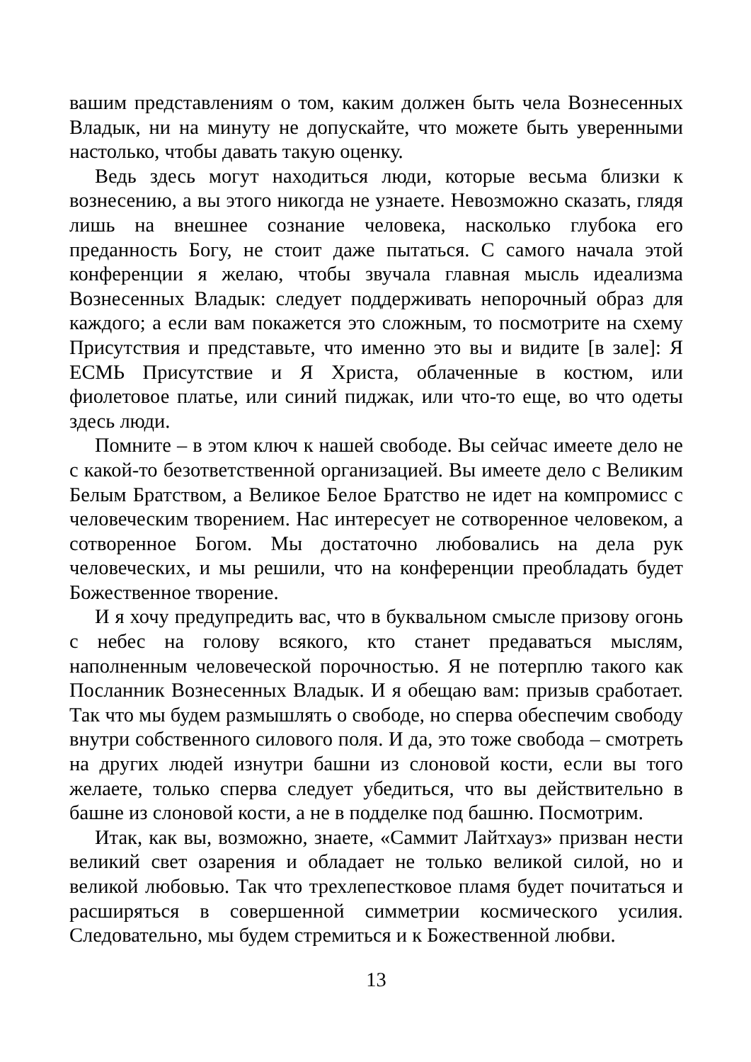вашим представлениям о том, каким должен быть чела Вознесенных Владык, ни на минуту не допускайте, что можете быть уверенными настолько, чтобы давать такую оценку.
Ведь здесь могут находиться люди, которые весьма близки к вознесению, а вы этого никогда не узнаете. Невозможно сказать, глядя лишь на внешнее сознание человека, насколько глубока его преданность Богу, не стоит даже пытаться. С самого начала этой конференции я желаю, чтобы звучала главная мысль идеализма Вознесенных Владык: следует поддерживать непорочный образ для каждого; а если вам покажется это сложным, то посмотрите на схему Присутствия и представьте, что именно это вы и видите [в зале]: Я ЕСМЬ Присутствие и Я Христа, облаченные в костюм, или фиолетовое платье, или синий пиджак, или что-то еще, во что одеты здесь люди.
Помните – в этом ключ к нашей свободе. Вы сейчас имеете дело не с какой-то безответственной организацией. Вы имеете дело с Великим Белым Братством, а Великое Белое Братство не идет на компромисс с человеческим творением. Нас интересует не сотворенное человеком, а сотворенное Богом. Мы достаточно любовались на дела рук человеческих, и мы решили, что на конференции преобладать будет Божественное творение.
И я хочу предупредить вас, что в буквальном смысле призову огонь с небес на голову всякого, кто станет предаваться мыслям, наполненным человеческой порочностью. Я не потерплю такого как Посланник Вознесенных Владык. И я обещаю вам: призыв сработает. Так что мы будем размышлять о свободе, но сперва обеспечим свободу внутри собственного силового поля. И да, это тоже свобода – смотреть на других людей изнутри башни из слоновой кости, если вы того желаете, только сперва следует убедиться, что вы действительно в башне из слоновой кости, а не в подделке под башню. Посмотрим.
Итак, как вы, возможно, знаете, «Саммит Лайтхауз» призван нести великий свет озарения и обладает не только великой силой, но и великой любовью. Так что трехлепестковое пламя будет почитаться и расширяться в совершенной симметрии космического усилия. Следовательно, мы будем стремиться и к Божественной любви.
13